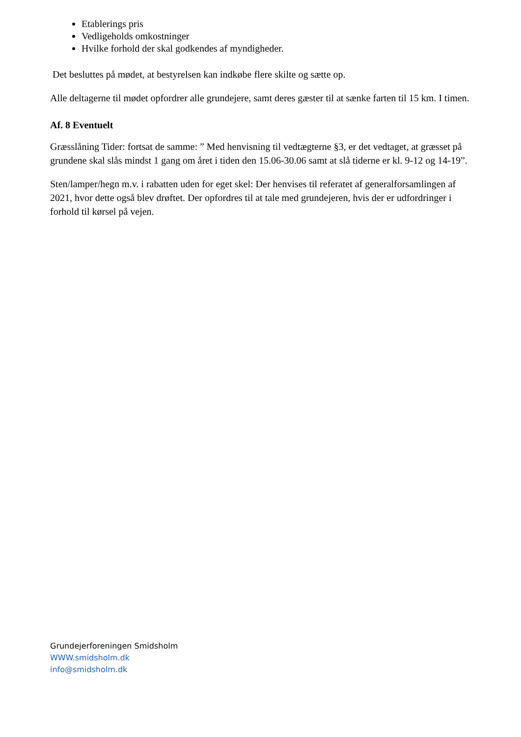Etablerings pris
Vedligeholds omkostninger
Hvilke forhold der skal godkendes af myndigheder.
Det besluttes på mødet, at bestyrelsen kan indkøbe flere skilte og sætte op.
Alle deltagerne til mødet opfordrer alle grundejere, samt deres gæster til at sænke farten til 15 km. I timen.
Af. 8 Eventuelt
Græsslåning Tider: fortsat de samme: ” Med henvisning til vedtægterne §3, er det vedtaget, at græsset på grundene skal slås mindst 1 gang om året i tiden den 15.06-30.06 samt at slå tiderne er kl. 9-12 og 14-19”.
Sten/lamper/hegn m.v. i rabatten uden for eget skel: Der henvises til referatet af generalforsamlingen af 2021, hvor dette også blev drøftet. Der opfordres til at tale med grundejeren, hvis der er udfordringer i forhold til kørsel på vejen.
Grundejerforeningen Smidsholm
WWW.smidsholm.dk
info@smidsholm.dk